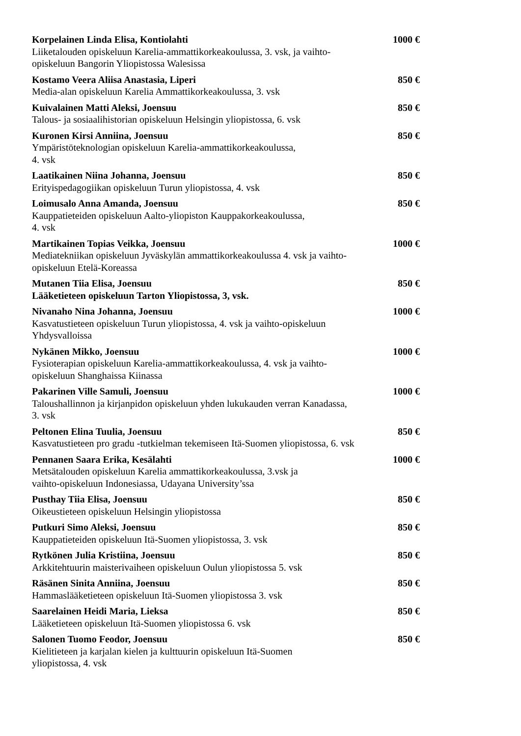Korpelainen Linda Elisa, Kontiolahti 1000 €
Liiketalouden opiskeluun Karelia-ammattikorkeakoulussa, 3. vsk, ja vaihto-opiskeluun Bangorin Yliopistossa Walesissa
Kostamo Veera Aliisa Anastasia, Liperi 850 €
Media-alan opiskeluun Karelia Ammattikorkeakoulussa, 3. vsk
Kuivalainen Matti Aleksi, Joensuu 850 €
Talous- ja sosiaalihistorian opiskeluun Helsingin yliopistossa, 6. vsk
Kuronen Kirsi Anniina, Joensuu 850 €
Ympäristöteknologian opiskeluun Karelia-ammattikorkeakoulussa,
4. vsk
Laatikainen Niina Johanna, Joensuu 850 €
Erityispedagogiikan opiskeluun Turun yliopistossa, 4. vsk
Loimusalo Anna Amanda, Joensuu 850 €
Kauppatieteiden opiskeluun Aalto-yliopiston Kauppakorkeakoulussa,
4. vsk
Martikainen Topias Veikka, Joensuu 1000 €
Mediatekniikan opiskeluun Jyväskylän ammattikorkeakoulussa 4. vsk ja vaihto-opiskeluun Etelä-Koreassa
Mutanen Tiia Elisa, Joensuu 850 €
Lääketieteen opiskeluun Tarton Yliopistossa, 3, vsk.
Nivanaho Nina Johanna, Joensuu 1000 €
Kasvatustieteen opiskeluun Turun yliopistossa, 4. vsk ja vaihto-opiskeluun Yhdysvalloissa
Nykänen Mikko, Joensuu 1000 €
Fysioterapian opiskeluun Karelia-ammattikorkeakoulussa, 4. vsk ja vaihto-opiskeluun Shanghaissa Kiinassa
Pakarinen Ville Samuli, Joensuu 1000 €
Taloushallinnon ja kirjanpidon opiskeluun yhden lukukauden verran Kanadassa, 3. vsk
Peltonen Elina Tuulia, Joensuu 850 €
Kasvatustieteen pro gradu -tutkielman tekemiseen Itä-Suomen yliopistossa, 6. vsk
Pennanen Saara Erika, Kesälahti 1000 €
Metsätalouden opiskeluun Karelia ammattikorkeakoulussa, 3.vsk ja
vaihto-opiskeluun Indonesiassa, Udayana University’ssa
Pusthay Tiia Elisa, Joensuu 850 €
Oikeustieteen opiskeluun Helsingin yliopistossa
Putkuri Simo Aleksi, Joensuu 850 €
Kauppatieteiden opiskeluun Itä-Suomen yliopistossa, 3. vsk
Rytkönen Julia Kristiina, Joensuu 850 €
Arkkitehtuurin maisterivaiheen opiskeluun Oulun yliopistossa 5. vsk
Räsänen Sinita Anniina, Joensuu 850 €
Hammaslääketieteen opiskeluun Itä-Suomen yliopistossa 3. vsk
Saarelainen Heidi Maria, Lieksa 850 €
Lääketieteen opiskeluun Itä-Suomen yliopistossa 6. vsk
Salonen Tuomo Feodor, Joensuu 850 €
Kielitieteen ja karjalan kielen ja kulttuurin opiskeluun Itä-Suomen
yliopistossa, 4. vsk